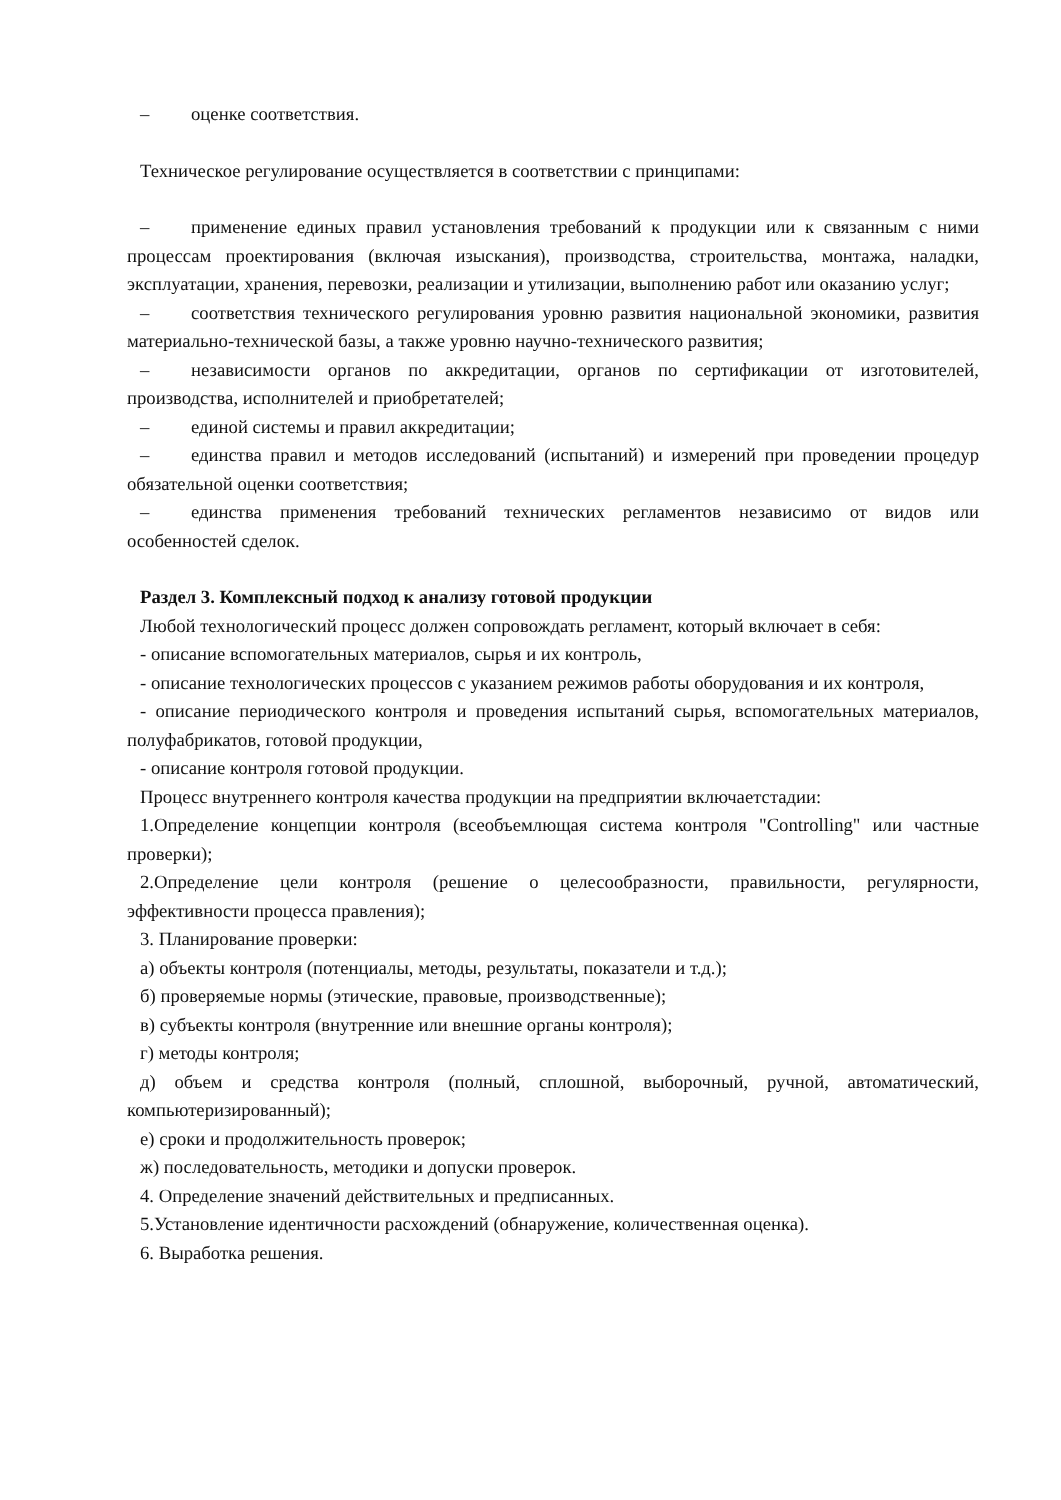– оценке соответствия.
Техническое регулирование осуществляется в соответствии с принципами:
– применение единых правил установления требований к продукции или к связанным с ними процессам проектирования (включая изыскания), производства, строительства, монтажа, наладки, эксплуатации, хранения, перевозки, реализации и утилизации, выполнению работ или оказанию услуг;
– соответствия технического регулирования уровню развития национальной экономики, развития материально-технической базы, а также уровню научно-технического развития;
– независимости органов по аккредитации, органов по сертификации от изготовителей, производства, исполнителей и приобретателей;
– единой системы и правил аккредитации;
– единства правил и методов исследований (испытаний) и измерений при проведении процедур обязательной оценки соответствия;
– единства применения требований технических регламентов независимо от видов или особенностей сделок.
Раздел 3. Комплексный подход к анализу готовой продукции
Любой технологический процесс должен сопровождать регламент, который включает в себя:
- описание вспомогательных материалов, сырья и их контроль,
- описание технологических процессов с указанием режимов работы оборудования и их контроля,
- описание периодического контроля и проведения испытаний сырья, вспомогательных материалов, полуфабрикатов, готовой продукции,
- описание контроля готовой продукции.
Процесс внутреннего контроля качества продукции на предприятии включаетстадии:
1.Определение концепции контроля (всеобъемлющая система контроля "Controlling" или частные проверки);
2.Определение цели контроля (решение о целесообразности, правильности, регулярности, эффективности процесса правления);
3. Планирование проверки:
а) объекты контроля (потенциалы, методы, результаты, показатели и т.д.);
б) проверяемые нормы (этические, правовые, производственные);
в) субъекты контроля (внутренние или внешние органы контроля);
г) методы контроля;
д) объем и средства контроля (полный, сплошной, выборочный, ручной, автоматический, компьютеризированный);
е) сроки и продолжительность проверок;
ж) последовательность, методики и допуски проверок.
4. Определение значений действительных и предписанных.
5.Установление идентичности расхождений (обнаружение, количественная оценка).
6. Выработка решения.